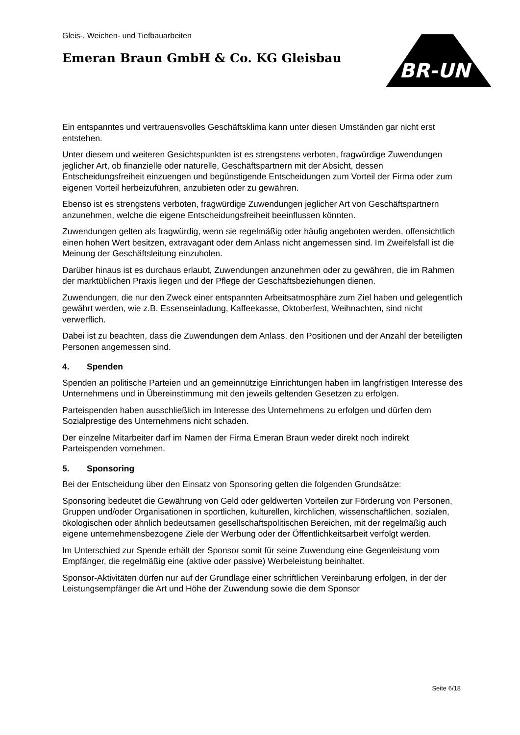Gleis-, Weichen- und Tiefbauarbeiten
Emeran Braun GmbH & Co. KG Gleisbau
BR-UN
Ein entspanntes und vertrauensvolles Geschäftsklima kann unter diesen Umständen gar nicht erst entstehen.
Unter diesem und weiteren Gesichtspunkten ist es strengstens verboten, fragwürdige Zuwendungen jeglicher Art, ob finanzielle oder naturelle, Geschäftspartnern mit der Absicht, dessen Entscheidungsfreiheit einzuengen und begünstigende Entscheidungen zum Vorteil der Firma oder zum eigenen Vorteil herbeizuführen, anzubieten oder zu gewähren.
Ebenso ist es strengstens verboten, fragwürdige Zuwendungen jeglicher Art von Geschäftspartnern anzunehmen, welche die eigene Entscheidungsfreiheit beeinflussen könnten.
Zuwendungen gelten als fragwürdig, wenn sie regelmäßig oder häufig angeboten werden, offensichtlich einen hohen Wert besitzen, extravagant oder dem Anlass nicht angemessen sind. Im Zweifelsfall ist die Meinung der Geschäftsleitung einzuholen.
Darüber hinaus ist es durchaus erlaubt, Zuwendungen anzunehmen oder zu gewähren, die im Rahmen der marktüblichen Praxis liegen und der Pflege der Geschäftsbeziehungen dienen.
Zuwendungen, die nur den Zweck einer entspannten Arbeitsatmosphäre zum Ziel haben und gelegentlich gewährt werden, wie z.B. Essenseinladung, Kaffeekasse, Oktoberfest, Weihnachten, sind nicht verwerflich.
Dabei ist zu beachten, dass die Zuwendungen dem Anlass, den Positionen und der Anzahl der beteiligten Personen angemessen sind.
4. Spenden
Spenden an politische Parteien und an gemeinnützige Einrichtungen haben im langfristigen Interesse des Unternehmens und in Übereinstimmung mit den jeweils geltenden Gesetzen zu erfolgen.
Parteispenden haben ausschließlich im Interesse des Unternehmens zu erfolgen und dürfen dem Sozialprestige des Unternehmens nicht schaden.
Der einzelne Mitarbeiter darf im Namen der Firma Emeran Braun weder direkt noch indirekt Parteispenden vornehmen.
5. Sponsoring
Bei der Entscheidung über den Einsatz von Sponsoring gelten die folgenden Grundsätze:
Sponsoring bedeutet die Gewährung von Geld oder geldwerten Vorteilen zur Förderung von Personen, Gruppen und/oder Organisationen in sportlichen, kulturellen, kirchlichen, wissenschaftlichen, sozialen, ökologischen oder ähnlich bedeutsamen gesellschaftspolitischen Bereichen, mit der regelmäßig auch eigene unternehmensbezogene Ziele der Werbung oder der Öffentlichkeitsarbeit verfolgt werden.
Im Unterschied zur Spende erhält der Sponsor somit für seine Zuwendung eine Gegenleistung vom Empfänger, die regelmäßig eine (aktive oder passive) Werbeleistung beinhaltet.
Sponsor-Aktivitäten dürfen nur auf der Grundlage einer schriftlichen Vereinbarung erfolgen, in der der Leistungsempfänger die Art und Höhe der Zuwendung sowie die dem Sponsor
Seite 6/18